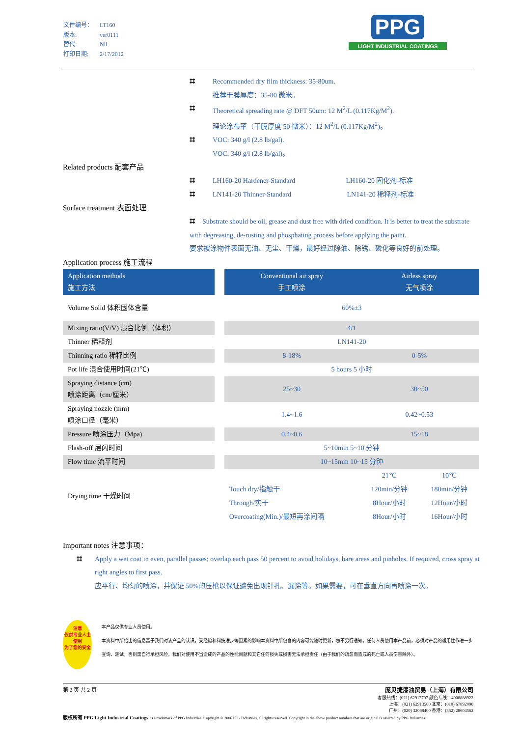文件编号： LT160
版本: ver0111
替代: Nil
打印日期: 2/17/2012
PPG
LIGHT INDUSTRIAL COATINGS
⌗ Recommended dry film thickness: 35-80um.
推荐干膜厚度：35-80 微米。
⌗ Theoretical spreading rate @ DFT 50um: 12 M<sup>2</sup>/L (0.117Kg/M<sup>2</sup>).
理论涂布率（干膜厚度 50 微米）：12 M<sup>2</sup>/L (0.117Kg/M<sup>2</sup>)。
⌗ VOC: 340 g/l (2.8 lb/gal).
VOC: 340 g/l (2.8 lb/gal)。
Related products 配套产品
⌗ LH160-20 Hardener-Standard LH160-20 固化剂-标准
⌗ LN141-20 Thinner-Standard LN141-20 稀释剂-标准
Surface treatment 表面处理
⌗ Substrate should be oil, grease and dust free with dried condition. It is better to treat the substrate with degreasing, de-rusting and phosphating process before applying the paint.
要求被涂物件表面无油、无尘、干燥，最好经过除油、除锈、磷化等良好的前处理。
Application process 施工流程
| Application methods 施工方法 | | Conventional air spray 手工喷涂 | Airless spray 无气喷涂 | |
| --- | --- | --- | --- | --- |
| Volume Solid 体积固体含量 | | 60%±3 | | |
| Mixing ratio(V/V) 混合比例（体积） | | 4/1 | | |
| Thinner 稀释剂 | | LN141-20 | | |
| Thinning ratio 稀释比例 | | 8-18% | 0-5% | |
| Pot life 混合使用时间(21℃) | | 5 hours 5 小时 | | |
| Spraying distance (cm) 喷涂距离（cm/厘米） | | 25~30 | 30~50 | |
| Spraying nozzle (mm) 喷涂口径（毫米） | | 1.4~1.6 | 0.42~0.53 | |
| Pressure 喷涂压力（Mpa) | | 0.4~0.6 | 15~18 | |
| Flash-off 层闪时间 | | 5~10min 5~10 分钟 | | |
| Flow time 流平时间 | | 10~15min 10~15 分钟 | | |
| Drying time 干燥时间 | | | 21℃ | 10℃ |
| | | Touch dry/指触干 | 120min/分钟 | 180min/分钟 |
| | | Through/实干 | 8Hour/小时 | 12Hour/小时 |
| | | Overcoating(Min.)/最短再涂间隔 | 8Hour/小时 | 16Hour/小时 |
Important notes 注意事项：
⌗ Apply a wet coat in even, parallel passes; overlap each pass 50 percent to avoid holidays, bare areas and pinholes. If required, cross spray at right angles to first pass.
应平行、均匀的喷涂，并保证 50%的压枪以保证避免出现针孔、漏涂等。如果需要，可在垂直方向再喷涂一次。
注意
仅供专业人士使用
为了您的安全
本产品仅供专业人员使用。
本资料中所给出的信息基于我们对该产品的认识。受经验和科技进步等因素的影响本资料中所包含的内容可能随时更新，恕不另行通知。任何人员使用本产品前，必须对产品的适用性作进一步查询、测试，否则需自行承担风险。我们对使用不当造成的产品的性能问题和其它任何损失或损害无法承担责任（由于我们的疏忽而造成的死亡或人员伤害除外）。
第 2 页 共 2 页 庞贝捷漆油贸易（上海）有限公司
客服热线：(021) 62913707 颜色专线：4008888922
上海：(021) 62913500 北京：(010) 67892090
广州：(020) 32068400 香港：(852) 28604562
版权所有 PPG Light Industrial Coatings. is a trademark of PPG Industries. Copyright © 2006 PPG Industries, all rights reserved. Copyright in the above product numbers that are original is asserted by PPG Industries.